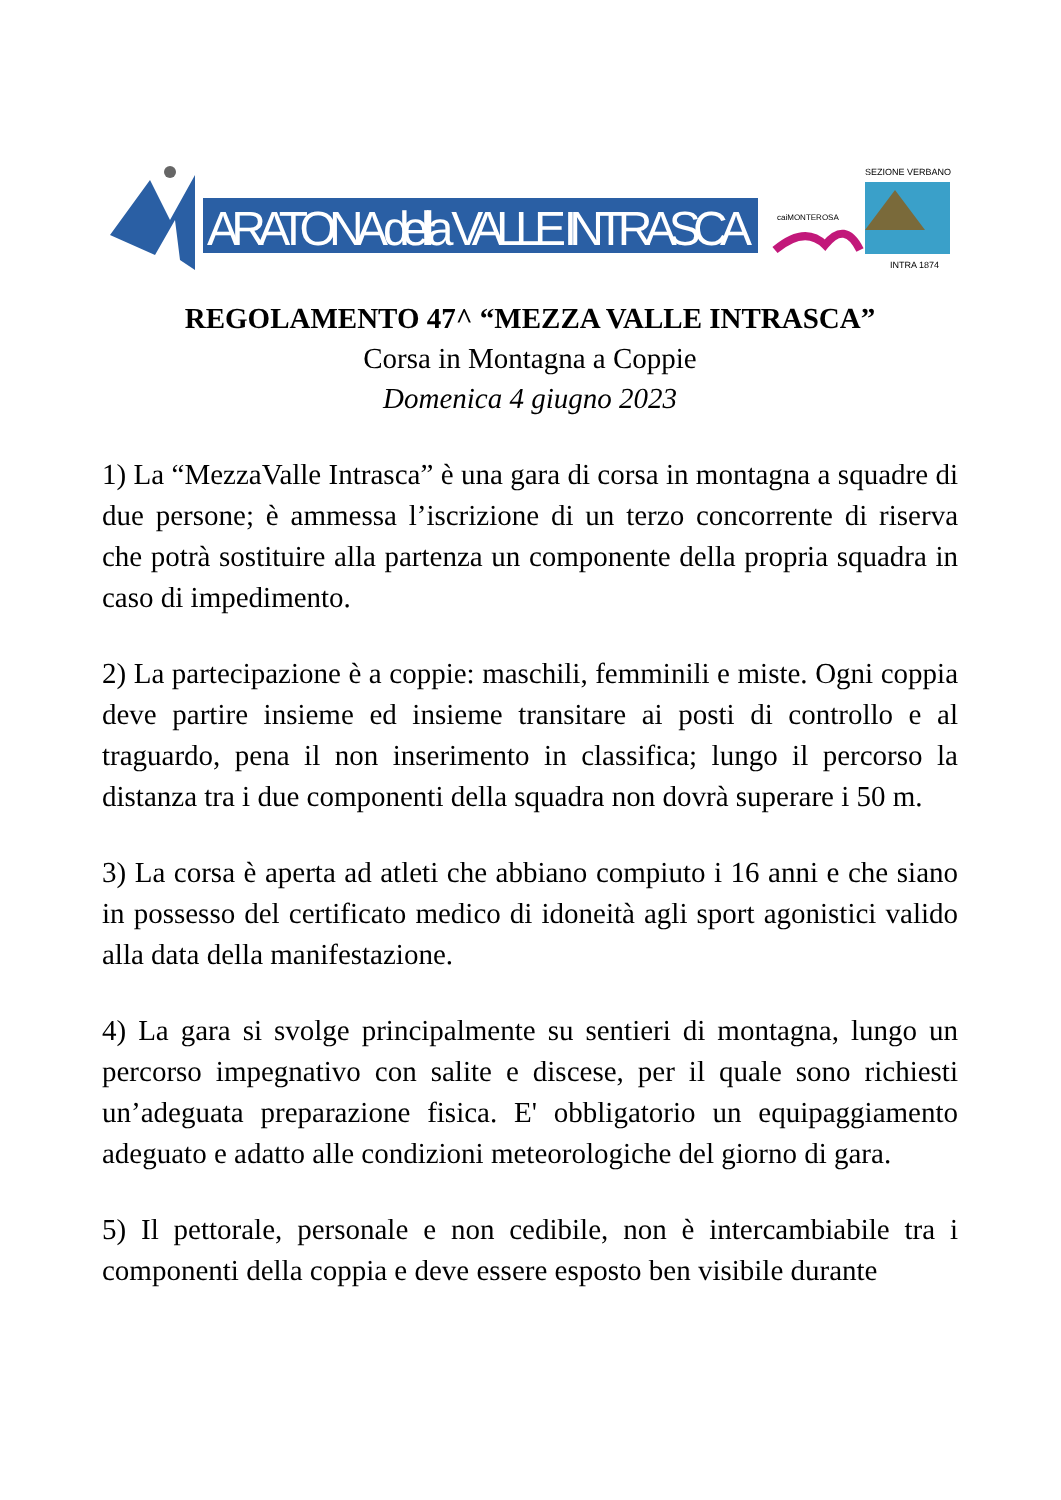ARATONA della VALLE INTRASCA
caiMONTEROSA
SEZIONE VERBANO
INTRA 1874
REGOLAMENTO 47^ “MEZZA VALLE INTRASCA”
Corsa in Montagna a Coppie
Domenica 4 giugno 2023
1) La “MezzaValle Intrasca” è una gara di corsa in montagna a squadre di due persone; è ammessa l’iscrizione di un terzo concorrente di riserva che potrà sostituire alla partenza un componente della propria squadra in caso di impedimento.
2) La partecipazione è a coppie: maschili, femminili e miste. Ogni coppia deve partire insieme ed insieme transitare ai posti di controllo e al traguardo, pena il non inserimento in classifica; lungo il percorso la distanza tra i due componenti della squadra non dovrà superare i 50 m.
3) La corsa è aperta ad atleti che abbiano compiuto i 16 anni e che siano in possesso del certificato medico di idoneità agli sport agonistici valido alla data della manifestazione.
4) La gara si svolge principalmente su sentieri di montagna, lungo un percorso impegnativo con salite e discese, per il quale sono richiesti un’adeguata preparazione fisica. E' obbligatorio un equipaggiamento adeguato e adatto alle condizioni meteorologiche del giorno di gara.
5) Il pettorale, personale e non cedibile, non è intercambiabile tra i componenti della coppia e deve essere esposto ben visibile durante